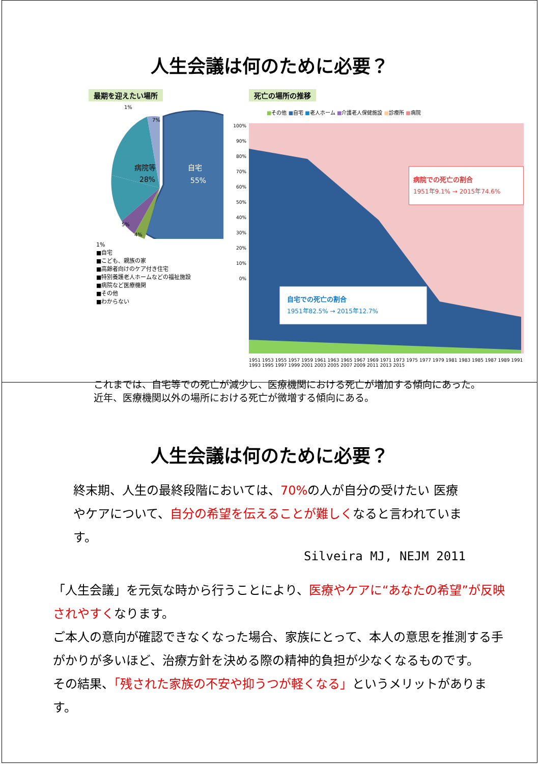人生会議は何のために必要？
最期を迎えたい場所
病院等
28%
自宅
55%
1%
7%
5%
4%
1%
■自宅
■こども、親族の家
■高齢者向けのケア付き住宅
■特別養護老人ホームなどの福祉施設
■病院など医療機関
■その他
■わからない
死亡の場所の推移
■その他 ■自宅 ■老人ホーム ■介護老人保健施設 ■診療所 ■病院
100%
90%
80%
70%
60%
50%
40%
30%
20%
10%
0%
病院での死亡の割合
1951年9.1% → 2015年74.6%
自宅での死亡の割合
1951年82.5% → 2015年12.7%
1951 1953 1955 1957 1959 1961 1963 1965 1967 1969 1971 1973 1975 1977 1979 1981 1983 1985 1987 1989 1991 1993 1995 1997 1999 2001 2003 2005 2007 2009 2011 2013 2015
これまでは、自宅等での死亡が減少し、医療機関における死亡が増加する傾向にあった。
近年、医療機関以外の場所における死亡が微増する傾向にある。
人生会議は何のために必要？
終末期、人生の最終段階においては、70% の人が自分の受けたい 医療やケアについて、自分の希望を伝えることが難しくなると言われています。
Silveira MJ, NEJM 2011
「人生会議」を元気な時から行うことにより、医療やケアに“あなたの希望”が反映されやすくなります。
ご本人の意向が確認できなくなった場合、家族にとって、本人の意思を推測する手がかりが多いほど、治療方針を決める際の精神的負担が少なくなるものです。
その結果、「残された家族の不安や抑うつが軽くなる」というメリットがあります。